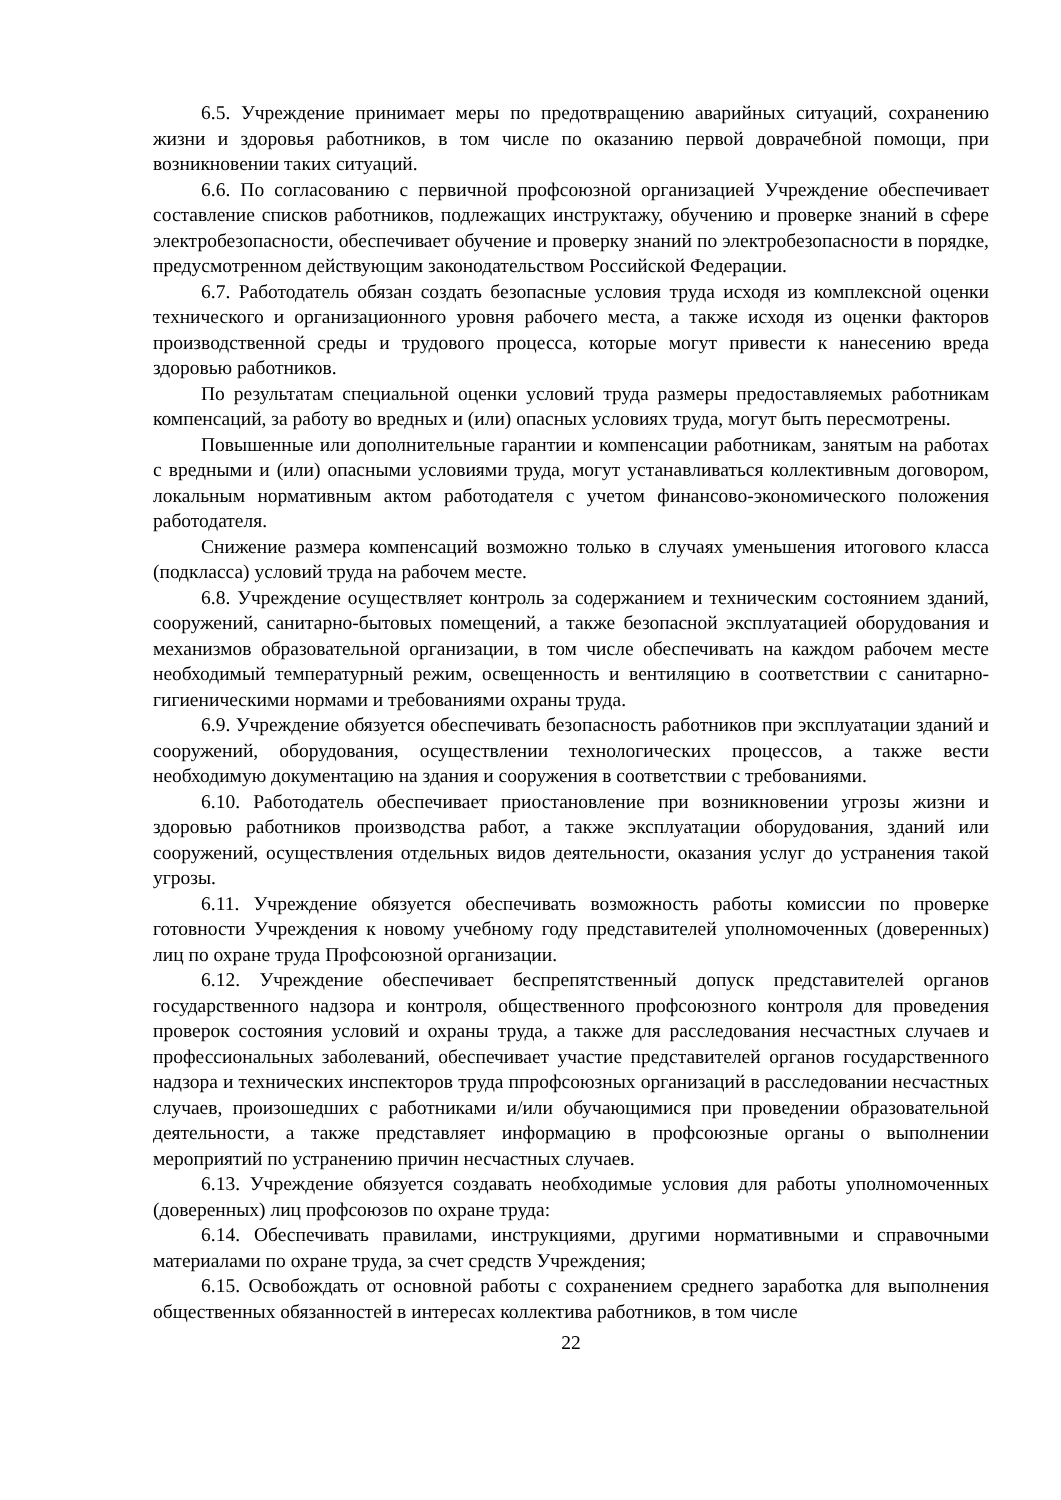6.5. Учреждение принимает меры по предотвращению аварийных ситуаций, сохранению жизни и здоровья работников, в том числе по оказанию первой доврачебной помощи, при возникновении таких ситуаций.
6.6. По согласованию с первичной профсоюзной организацией Учреждение обеспечивает составление списков работников, подлежащих инструктажу, обучению и проверке знаний в сфере электробезопасности, обеспечивает обучение и проверку знаний по электробезопасности в порядке, предусмотренном действующим законодательством Российской Федерации.
6.7. Работодатель обязан создать безопасные условия труда исходя из комплексной оценки технического и организационного уровня рабочего места, а также исходя из оценки факторов производственной среды и трудового процесса, которые могут привести к нанесению вреда здоровью работников.
По результатам специальной оценки условий труда размеры предоставляемых работникам компенсаций, за работу во вредных и (или) опасных условиях труда, могут быть пересмотрены.
Повышенные или дополнительные гарантии и компенсации работникам, занятым на работах с вредными и (или) опасными условиями труда, могут устанавливаться коллективным договором, локальным нормативным актом работодателя с учетом финансово-экономического положения работодателя.
Снижение размера компенсаций возможно только в случаях уменьшения итогового класса (подкласса) условий труда на рабочем месте.
6.8. Учреждение осуществляет контроль за содержанием и техническим состоянием зданий, сооружений, санитарно-бытовых помещений, а также безопасной эксплуатацией оборудования и механизмов образовательной организации, в том числе обеспечивать на каждом рабочем месте необходимый температурный режим, освещенность и вентиляцию в соответствии с санитарно-гигиеническими нормами и требованиями охраны труда.
6.9. Учреждение обязуется обеспечивать безопасность работников при эксплуатации зданий и сооружений, оборудования, осуществлении технологических процессов, а также вести необходимую документацию на здания и сооружения в соответствии с требованиями.
6.10. Работодатель обеспечивает приостановление при возникновении угрозы жизни и здоровью работников производства работ, а также эксплуатации оборудования, зданий или сооружений, осуществления отдельных видов деятельности, оказания услуг до устранения такой угрозы.
6.11. Учреждение обязуется обеспечивать возможность работы комиссии по проверке готовности Учреждения к новому учебному году представителей уполномоченных (доверенных) лиц по охране труда Профсоюзной организации.
6.12. Учреждение обеспечивает беспрепятственный допуск представителей органов государственного надзора и контроля, общественного профсоюзного контроля для проведения проверок состояния условий и охраны труда, а также для расследования несчастных случаев и профессиональных заболеваний, обеспечивает участие представителей органов государственного надзора и технических инспекторов труда ппрофсоюзных организаций в расследовании несчастных случаев, произошедших с работниками и/или обучающимися при проведении образовательной деятельности, а также представляет информацию в профсоюзные органы о выполнении мероприятий по устранению причин несчастных случаев.
6.13. Учреждение обязуется создавать необходимые условия для работы уполномоченных (доверенных) лиц профсоюзов по охране труда:
6.14. Обеспечивать правилами, инструкциями, другими нормативными и справочными материалами по охране труда, за счет средств Учреждения;
6.15. Освобождать от основной работы с сохранением среднего заработка для выполнения общественных обязанностей в интересах коллектива работников, в том числе
22